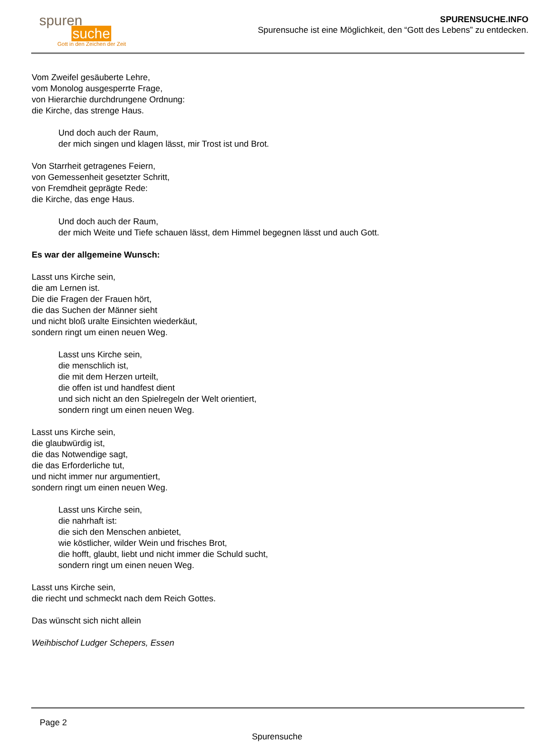spuren
suche
Gott in den Zeichen der Zeit
SPURENSUCHE.INFO
Spurensuche ist eine Möglichkeit, den “Gott des Lebens” zu entdecken.
Vom Zweifel gesäuberte Lehre,
vom Monolog ausgesperrte Frage,
von Hierarchie durchdrungene Ordnung:
die Kirche, das strenge Haus.
Und doch auch der Raum,
der mich singen und klagen lässt, mir Trost ist und Brot.
Von Starrheit getragenes Feiern,
von Gemessenheit gesetzter Schritt,
von Fremdheit geprägte Rede:
die Kirche, das enge Haus.
Und doch auch der Raum,
der mich Weite und Tiefe schauen lässt, dem Himmel begegnen lässt und auch Gott.
Es war der allgemeine Wunsch:
Lasst uns Kirche sein,
die am Lernen ist.
Die die Fragen der Frauen hört,
die das Suchen der Männer sieht
und nicht bloß uralte Einsichten wiederkäut,
sondern ringt um einen neuen Weg.
Lasst uns Kirche sein,
die menschlich ist,
die mit dem Herzen urteilt,
die offen ist und handfest dient
und sich nicht an den Spielregeln der Welt orientiert,
sondern ringt um einen neuen Weg.
Lasst uns Kirche sein,
die glaubwürdig ist,
die das Notwendige sagt,
die das Erforderliche tut,
und nicht immer nur argumentiert,
sondern ringt um einen neuen Weg.
Lasst uns Kirche sein,
die nahrhaft ist:
die sich den Menschen anbietet,
wie köstlicher, wilder Wein und frisches Brot,
die hofft, glaubt, liebt und nicht immer die Schuld sucht,
sondern ringt um einen neuen Weg.
Lasst uns Kirche sein,
die riecht und schmeckt nach dem Reich Gottes.
Das wünscht sich nicht allein
Weihbischof Ludger Schepers, Essen
Page 2
Spurensuche